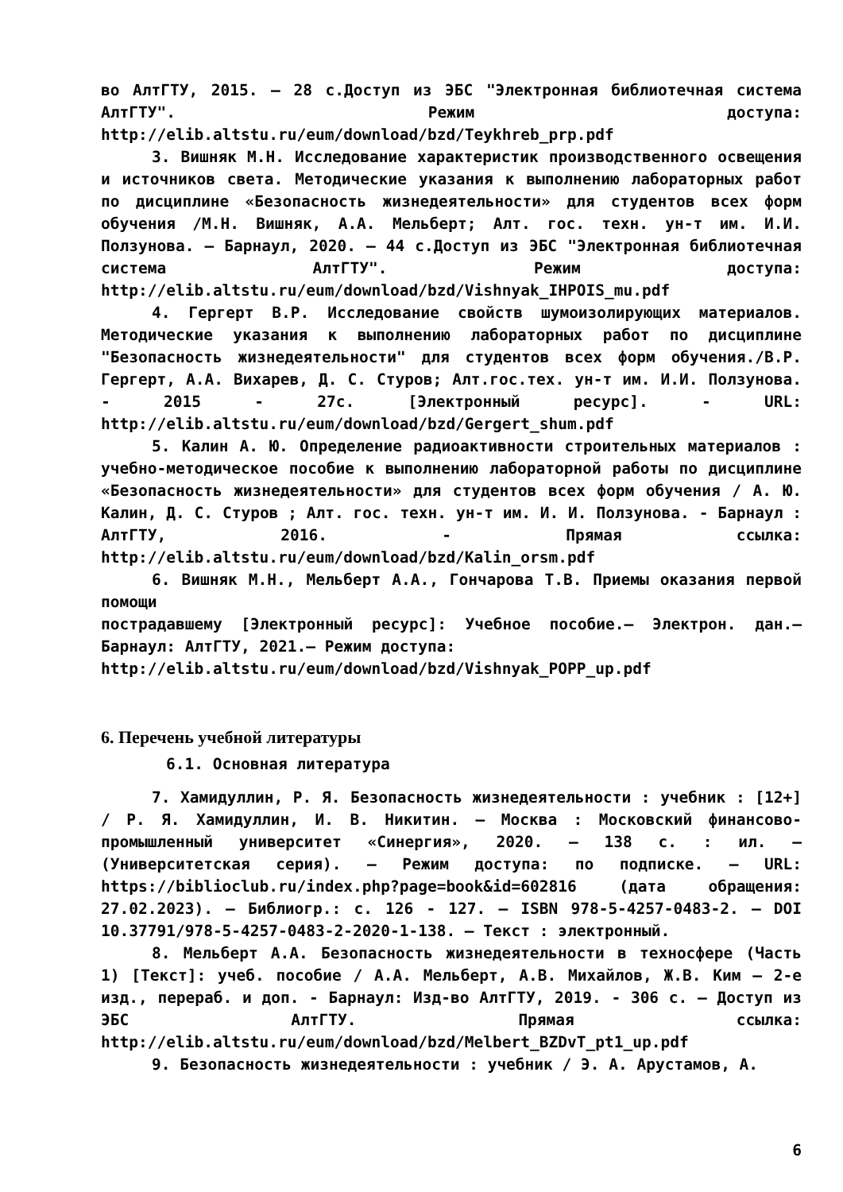во АлтГТУ, 2015. – 28 с.Доступ из ЭБС "Электронная библиотечная система АлтГТУ". Режим доступа: http://elib.altstu.ru/eum/download/bzd/Teykhreb_prp.pdf
3. Вишняк М.Н. Исследование характеристик производственного освещения и источников света. Методические указания к выполнению лабораторных работ по дисциплине «Безопасность жизнедеятельности» для студентов всех форм обучения /М.Н. Вишняк, А.А. Мельберт; Алт. гос. техн. ун-т им. И.И. Ползунова. – Барнаул, 2020. – 44 с.Доступ из ЭБС "Электронная библиотечная система АлтГТУ". Режим доступа: http://elib.altstu.ru/eum/download/bzd/Vishnyak_IHPOIS_mu.pdf
4. Гергерт В.Р. Исследование свойств шумоизолирующих материалов. Методические указания к выполнению лабораторных работ по дисциплине "Безопасность жизнедеятельности" для студентов всех форм обучения./В.Р. Гергерт, А.А. Вихарев, Д. С. Стуров; Алт.гос.тех. ун-т им. И.И. Ползунова. - 2015 - 27с. [Электронный ресурс]. - URL: http://elib.altstu.ru/eum/download/bzd/Gergert_shum.pdf
5. Калин А. Ю. Определение радиоактивности строительных материалов : учебно-методическое пособие к выполнению лабораторной работы по дисциплине «Безопасность жизнедеятельности» для студентов всех форм обучения / А. Ю. Калин, Д. С. Стуров ; Алт. гос. техн. ун-т им. И. И. Ползунова. - Барнаул : АлтГТУ, 2016. - Прямая ссылка: http://elib.altstu.ru/eum/download/bzd/Kalin_orsm.pdf
6. Вишняк М.Н., Мельберт А.А., Гончарова Т.В. Приемы оказания первой помощи
пострадавшему [Электронный ресурс]: Учебное пособие.– Электрон. дан.– Барнаул: АлтГТУ, 2021.– Режим доступа:
http://elib.altstu.ru/eum/download/bzd/Vishnyak_POPP_up.pdf
6. Перечень учебной литературы
6.1. Основная литература
7. Хамидуллин, Р. Я. Безопасность жизнедеятельности : учебник : [12+] / Р. Я. Хамидуллин, И. В. Никитин. – Москва : Московский финансово-промышленный университет «Синергия», 2020. – 138 с. : ил. – (Университетская серия). – Режим доступа: по подписке. – URL: https://biblioclub.ru/index.php?page=book&id=602816 (дата обращения: 27.02.2023). – Библиогр.: с. 126 - 127. – ISBN 978-5-4257-0483-2. – DOI 10.37791/978-5-4257-0483-2-2020-1-138. – Текст : электронный.
8. Мельберт А.А. Безопасность жизнедеятельности в техносфере (Часть 1) [Текст]: учеб. пособие / А.А. Мельберт, А.В. Михайлов, Ж.В. Ким – 2-е изд., перераб. и доп. - Барнаул: Изд-во АлтГТУ, 2019. - 306 с. – Доступ из ЭБС АлтГТУ. Прямая ссылка: http://elib.altstu.ru/eum/download/bzd/Melbert_BZDvT_pt1_up.pdf
9. Безопасность жизнедеятельности : учебник / Э. А. Арустамов, А.
6